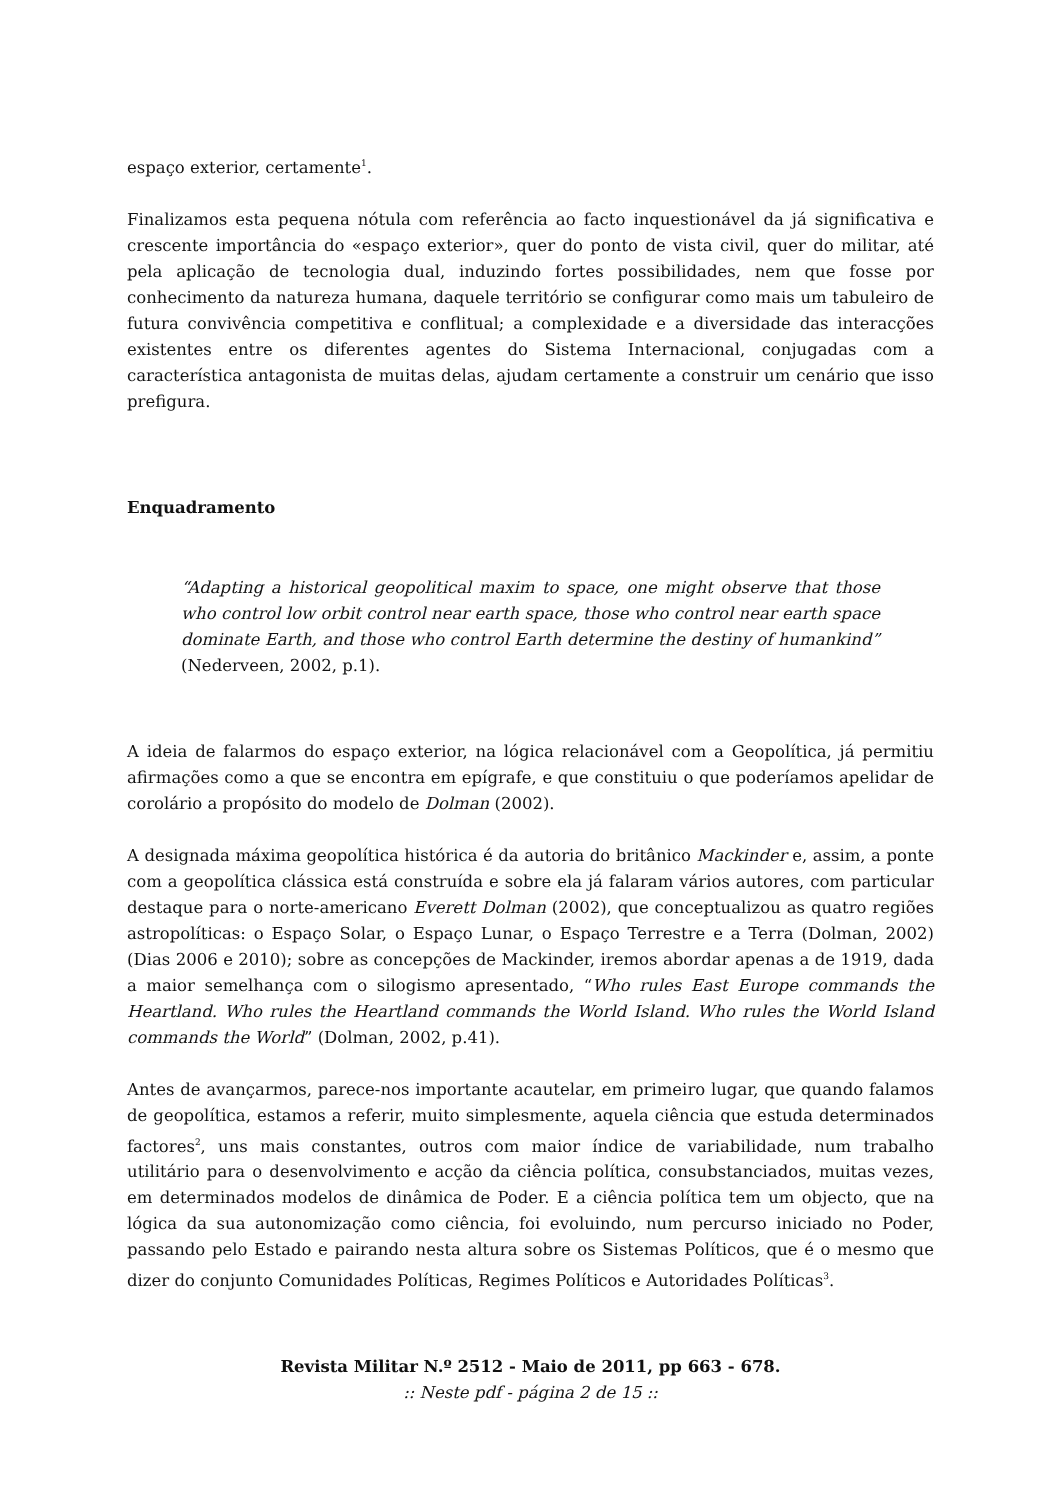espaço exterior, certamente<sup>1</sup>.
Finalizamos esta pequena nótula com referência ao facto inquestionável da já significativa e crescente importância do «espaço exterior», quer do ponto de vista civil, quer do militar, até pela aplicação de tecnologia dual, induzindo fortes possibilidades, nem que fosse por conhecimento da natureza humana, daquele território se configurar como mais um tabuleiro de futura convivência competitiva e conflitual; a complexidade e a diversidade das interacções existentes entre os diferentes agentes do Sistema Internacional, conjugadas com a característica antagonista de muitas delas, ajudam certamente a construir um cenário que isso prefigura.
Enquadramento
“Adapting a historical geopolitical maxim to space, one might observe that those who control low orbit control near earth space, those who control near earth space dominate Earth, and those who control Earth determine the destiny of humankind” (Nederveen, 2002, p.1).
A ideia de falarmos do espaço exterior, na lógica relacionável com a Geopolítica, já permitiu afirmações como a que se encontra em epígrafe, e que constituiu o que poderíamos apelidar de corolário a propósito do modelo de Dolman (2002).
A designada máxima geopolítica histórica é da autoria do britânico Mackinder e, assim, a ponte com a geopolítica clássica está construída e sobre ela já falaram vários autores, com particular destaque para o norte-americano Everett Dolman (2002), que conceptualizou as quatro regiões astropolíticas: o Espaço Solar, o Espaço Lunar, o Espaço Terrestre e a Terra (Dolman, 2002) (Dias 2006 e 2010); sobre as concepções de Mackinder, iremos abordar apenas a de 1919, dada a maior semelhança com o silogismo apresentado, “Who rules East Europe commands the Heartland. Who rules the Heartland commands the World Island. Who rules the World Island commands the World” (Dolman, 2002, p.41).
Antes de avançarmos, parece-nos importante acautelar, em primeiro lugar, que quando falamos de geopolítica, estamos a referir, muito simplesmente, aquela ciência que estuda determinados factores<sup>2</sup>, uns mais constantes, outros com maior índice de variabilidade, num trabalho utilitário para o desenvolvimento e acção da ciência política, consubstanciados, muitas vezes, em determinados modelos de dinâmica de Poder. E a ciência política tem um objecto, que na lógica da sua autonomização como ciência, foi evoluindo, num percurso iniciado no Poder, passando pelo Estado e pairando nesta altura sobre os Sistemas Políticos, que é o mesmo que dizer do conjunto Comunidades Políticas, Regimes Políticos e Autoridades Políticas<sup>3</sup>.
Revista Militar N.º 2512 - Maio de 2011, pp 663 - 678.
:: Neste pdf - página 2 de 15 ::